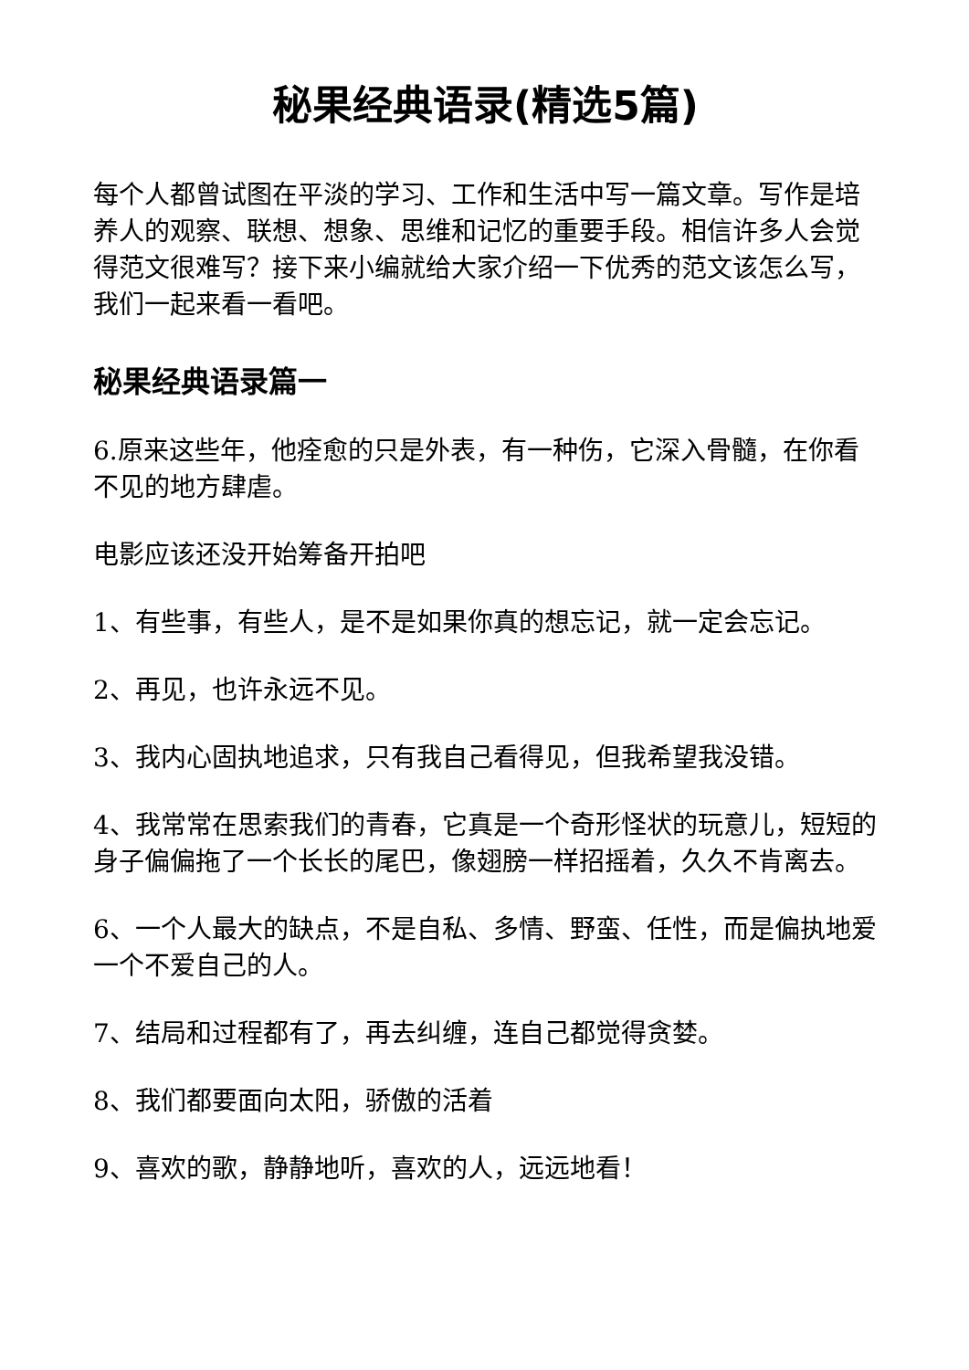秘果经典语录(精选5篇)
每个人都曾试图在平淡的学习、工作和生活中写一篇文章。写作是培养人的观察、联想、想象、思维和记忆的重要手段。相信许多人会觉得范文很难写？接下来小编就给大家介绍一下优秀的范文该怎么写，我们一起来看一看吧。
秘果经典语录篇一
6.原来这些年，他痊愈的只是外表，有一种伤，它深入骨髓，在你看不见的地方肆虐。
电影应该还没开始筹备开拍吧
1、有些事，有些人，是不是如果你真的想忘记，就一定会忘记。
2、再见，也许永远不见。
3、我内心固执地追求，只有我自己看得见，但我希望我没错。
4、我常常在思索我们的青春，它真是一个奇形怪状的玩意儿，短短的身子偏偏拖了一个长长的尾巴，像翅膀一样招摇着，久久不肯离去。
6、一个人最大的缺点，不是自私、多情、野蛮、任性，而是偏执地爱一个不爱自己的人。
7、结局和过程都有了，再去纠缠，连自己都觉得贪婪。
8、我们都要面向太阳，骄傲的活着
9、喜欢的歌，静静地听，喜欢的人，远远地看！